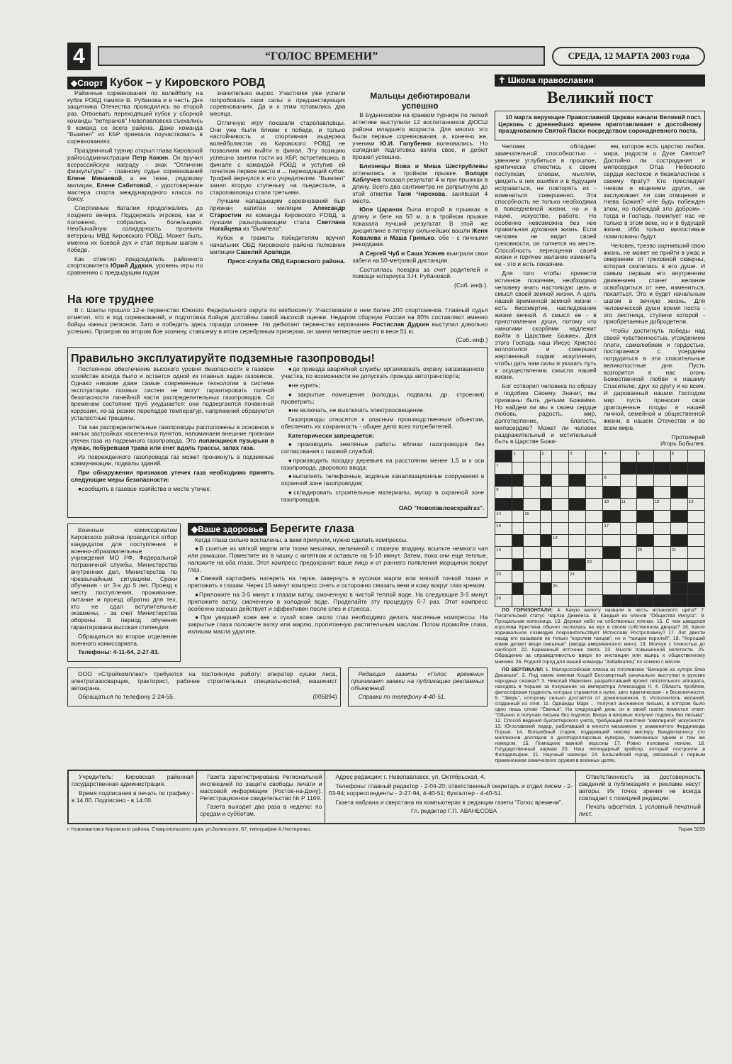4
“ГОЛОС ВРЕМЕНИ”
СРЕДА, 12 МАРТА 2003 года
◆Спорт Кубок – у Кировского РОВД
Районные соревнования по волейболу на кубок РОВД памяти В. Рубанова и в честь Дня защитника Отечества проводились во второй раз. Отвоевать переходящий кубок у сборной команды "ветеранов" Новопавловска съехались 9 команд со всего района. Даже команда "Вымпел" из КБР приехала поучаствовать в соревнованиях.
Праздничный турнир открыл глава Кировской райгосадминистрации Петр Кожин. Он вручил всероссийскую награду - знак "Отличник физкультуры" - главному судье соревнований Елене Минаевой, а ее тезке, рядовому милиции, Елене Сабитовой, - удостоверение мастера спорта международного класса по боксу.
Спортивные баталии продолжались до позднего вечера. Поддержать игроков, как и положено, собрались болельщики. Необычайную солидарность проявили ветераны МВД Кировского РОВД. Может быть, именно их боевой дух и стал первым шагом к победе.
Как отметил председатель районного спорткомитета Юрий Дудкин, уровень игры по сравнению с предыдущим годом
значительно вырос. Участники уже успели попробовать свои силы в предшествующих соревнованиях. Да и к этим готовились два месяца.
Отличную игру показали старопавловцы. Они уже были близки к победе, и только настойчивость и спортивная выдержка волейболистов из Кировского РОВД не позволили им выйти в финал. Эту позицию успешно заняли гости из КБР, встретившись в финале с командой РОВД и уступив ей почетное первое место и ... переходящий кубок. Трофей вернулся к его учредителям. "Вымпел" занял вторую ступеньку на пьедестале, а старопавловцы стали третьими.
Лучшим нападающим соревнований был признан капитан милиции Александр Старостин из команды Кировского РОВД, а лучшим разыгрывающим стала Светлана Ногайцева из "Вымпела".
Кубок и грамоты победителям вручил начальник ОВД Кировского района полковник милиции Савелий Арапиди.
Пресс-служба ОВД Кировского района.
Мальцы дебютировали успешно
В Буденновске на краевом турнире по легкой атлетике выступили 12 воспитанников ДЮСШ района младшего возраста. Для многих это были первые соревнования, и, конечно же, ученики Ю.И. Голубенко волновались. Но солидная подготовка взяла свое, и дебют прошел успешно.
Близнецы Вова и Миша Шеструблевы отличились в тройном прыжке. Володя Каблучев показал результат 4 м при прыжках в длину. Всего два сантиметра не допрыгнула до этой отметки Таня Чирскова, занявшая 4 место.
Юля Царанок была второй в прыжках в длину и беге на 50 м, а в тройном прыжке показала лучший результат. В этой же дисциплине в пятерку сильнейших вошли Женя Ковалева и Маша Гринько, обе - с личными рекордами.
А Сергей Чуб и Саша Усачев выиграли свои забеги на 50-метровой дистанции.
Состоялась поездка за счет родителей и помощи нотариуса З.Н. Рубановой.
(Соб. инф.).
На юге труднее
В г. Шахты прошло 12-е первенство Южного Федерального округа по кикбоксингу. Участвовали в нем более 200 спортсменов. Главный судья отметил, что и ход соревнований, и подготовка бойцов достойны самой высокой оценки. Недаром сборную России на 80% составляют именно бойцы южных регионов. Зато и победить здесь гораздо сложнее. Но дебютант первенства кировчанин Ростислав Дудкин выступил довольно успешно. Проиграв во втором бое хозяину, ставшему в итоге серебряным призером, он занял четвертое место в весе 51 кг.
(Соб. инф.)
Правильно эксплуатируйте подземные газопроводы!
Постоянное обеспечение высокого уровня безопасности в газовом хозяйстве всегда было и остается одной из главных задач газовиков. Однако никакие даже самые современные технологии в системе эксплуатации газовых систем не могут гарантировать полной безопасности линейной части распределительных газопроводов. Со временем состояние труб ухудшается: они подвергаются почвенной коррозии, из-за резких перепадов температур, напряжений образуются усталостные трещины.
Так как распределительные газопроводы расположены в основном в жилых застройках населенных пунктов, напоминаем внешние признаки утечек газа из подземного газопровода. Это лопающиеся пузырьки в лужах, побуревшая трава или снег вдоль трассы, запах газа.
Из поврежденного газопровода газ может проникнуть в подземные коммуникации, подвалы зданий.
При обнаружении признаков утечек газа необходимо принять следующие меры безопасности:
●сообщить в газовое хозяйство о месте утечек;
●до приезда аварийной службы организовать охрану загазованного участка, по возможности не допускать проезда автотранспорта;
●не курить;
●закрытые помещения (колодцы, подвалы, др. строения) проветрить;
●не включать, не выключать электроосвещение.
Газопроводы относятся к опасным производственным объектам, обеспечить их сохранность - общее дело всех потребителей.
Категорически запрещается:
●производить земляные работы вблизи газопроводов без согласования с газовой службой;
●производить посадку деревьев на расстоянии менее 1,5 м к оси газопровода, дворового ввода;
●выполнять телефонные, водяные канализационные сооружения в охранной зоне газопроводов;
●складировать строительные материалы, мусор в охранной зоне газопроводов.
ОАО "Новопавловскрайгаз".
Военным комиссариатом Кировского района проводится отбор кандидатов для поступления в военно-образовательные учреждения МО РФ, Федеральной пограничной службы, Министерства внутренних дел, Министерства по чрезвычайным ситуациям. Сроки обучения - от 3-х до 5 лет. Проезд к месту поступления, проживание, питание и проезд обратно для тех, кто не сдал вступительные экзамены, - за счет Министерства обороны. В период обучения гарантирована высокая стипендия.
Обращаться во второе отделение военного комиссариата.
Телефоны: 4-11-64, 2-27-83.
◆Ваше здоровье Берегите глаза
Когда глаза сильно воспалены, а веки припухли, нужно сделать компрессы.
●В сшитые из мягкой марли или ткани мешочки, величиной с глазную впадину, всыпьте немного чая или ромашки. Поместите их в чашку с кипятком и оставьте на 5-10 минут. Затем, пока они еще теплые, наложите на оба глаза. Этот компресс предохранит ваше лицо и от раннего появления морщинок вокруг глаз.
●Свежий картофель натереть на терке, завернуть в кусочки марли или мягкой тонкой ткани и приложить к глазам. Через 15 минут компресс снять и осторожно смазать веки и кожу вокруг глаз кремом.
●Приложите на 3-5 минут к глазам ватку, смоченную в чистой теплой воде. На следующие 3-5 минут приложите ватку, смоченную в холодной воде. Проделайте эту процедуру 6-7 раз. Этот компресс особенно хорошо действует и эффективен после слез и стресса.
●При увядшей коже век и сухой коже около глаз необходимо делать масляные компрессы. На закрытые глаза положите ватку или марлю, пропитанную растительным маслом. Потом промойте глаза, излишки масла удалите.
ООО «Стройкомплект» требуются на постоянную работу: оператор сушки леса, электрогазосварщик, тракторист, рабочие строительных специальностей, машинист автокрана.
Обращаться по телефону 2-24-55. (005894)
Редакция газеты «Голос времени» принимает заявки на публикацию рекламных объявлений.
Справки по телефону 4-40-51.
✝ Школа православия
Великий пост
10 марта верующие Православной Церкви начали Великий пост. Церковь с древнейших времен приготавливает к достойному празднованию Святой Пасхи посредством сорокадневного поста.
Человек обладает замечательной способностью - умением углубиться в прошлое, критически отнестись к своим поступкам, словам, мыслям, увидеть в них ошибки и в будущем исправиться, не повторять их - измениться совершенно. Эта способность не только необходима в повседневной жизни, но и в науке, искусстве, работе. Но особенно невозможна без нее правильная духовная жизнь. Если человек не видит своей греховности, он топчется на месте. Способность переоценки своей жизни и горячее желание изменить ее - это и есть покаяние.
Для того чтобы принести истинное покаяние, необходимо человеку знать настоящую цель и смысл своей земной жизни. А цель нашей временной земной жизни - есть бессмертие, наследование жизни вечной. А смысл ее - в приготовлении души, потому что «многими скорбями надлежит войти в Царствие Божие». Для этого Господь наш Иисус Христос воплотился и совершил жертвенный подвиг искупления, чтобы дать нам силы и указать путь к осуществлению смысла нашей жизни.
Бог сотворил человека по образу и подобию Своему. Значит, мы призваны быть детьми Божиими. Но найдем ли мы в своем сердце любовь, радость, мир, долготерпение, благость, милосердие? Может ли человек раздражительный и мстительный быть в Царстве Божи-
ем, которое есть царство любви, мира, радости о Духе Святом? Достойно ли сострадания и милосердия Отца Небесного сердце жестокое и безжалостное к своему брату? Кто преследует гневом и мщением других, не заслуживает ли сам отмщения и гнева Божия? «Не будь побежден злом, но побеждай зло добром» - тогда и Господь помилует нас не только в этом веке, но и в будущей жизни. Ибо только милостивые помилованы будут.
Человек, трезво оценивший свою жизнь, не может не прийти в ужас и омерзение от греховной скверны, которая скопилась в его душе. И самым первым его внутренним движением станет желание освободиться от нее, измениться, покаяться. Это и будет начальным шагом в вечную жизнь. Для человеческой души время поста - это лестница, ступени которой - приобретаемые добродетели.
Чтобы достигнуть победы над своей чувственностью, угождением плоти, самолюбием и гордостью, постараемся с усердием потрудиться в эти спасительные великопостные дни. Пусть возгорится в нас огонь Божественной любви к нашему Спасителю, друг ко другу и ко всем. И дарованный нашим Господом мир пусть приносит свои драгоценные плоды в нашей личной, семейной и общественной жизни, в нашем Отечестве и во всем мире.
Протоиерей
Игорь Бобылев.
| | 1 | | 2 | | 3 | | 4 | | 5 | | 6 | |
| 7 | | | | | | | | | | | | |
| | | | | | | | 8 | | | | | |
| 9 | | | | | | | | | | | | |
| | | | | | | | 10 | 11 | | 12 | | 13 |
| 14 | | 15 | | | | | | | | | | |
| 16 | | | | | | | 17 | | | | | |
| | | | | 18 | | | | | | | | |
| 19 | | | | | | | | | 20 | | 21 | |
| | | | | | | 22 | | | | | | |
| 23 | | | | | 24 | | | | | | | |
| | | | | 25 | | | | | | | | |
| 26 | | | | | | | | | | | | |
ПО ГОРИЗОНТАЛИ: 4. Какую валюту назвали в честь испанского щита? 7. Писательский статус Чарлза Диккенса. 8. Каждый из членов "Общества Иисуса". 9. Прощальная колесница. 10. Держал небо на собственных плечах. 15. С чем шведская королева Христина обычно охотилась на мух в своем собственном дворце? 16. Какое зодиакальное созвездие покровительствует Мстиславу Ростроповичу? 17. Лет двести назад его называли не только "королем танцев", но и "танцем королей". 18. "Хороший комик делает вещи смешные" (звезда американского кино). 19. Молчун с точностью до наоборот. 22. Карманный источник света. 23. Мысли повышенной нелепости. 25. Обращение за справедливостью вверх по инстанции или вширь к общественному мнению. 26. Родной город для нашей команды "Забайкалец" по хоккею с мячом.
ПО ВЕРТИКАЛИ: 1. Малороссийская пляска из гоголевских "Вечеров на хуторе близ Диканьки". 2. Под каким именем Кощей Бессмертный изначально выступал в русских народных сказках? 3. Николай Иванович, разработавший проект летательного аппарата, находясь в тюрьме за покушение на императора Александра II. 4. Область проблем, философская трудность которых стремится к нулю, зато практическая - к бесконечности. 5. "Зверь", которому сильно достается от доминошников. 6. Исполнитель желаний, созданный из огня. 11. Однажды Марк ... получил анонимное письмо, в котором было одно лишь слово "Свинья". На следующий день он в своей газете поместил ответ: "Обычно я получаю письма без подписи. Вчера я впервые получил подпись без письма". 12. Способ ведения бухгалтерского учета, требующий поистине "ювелирной" искусности. 13. Югославский лидер, работавший в юности механиком у знаменитого Фердинанда Порше. 14. Волшебный старик, подаривший некому мистеру Вандентаппесу сто миллионов долларов в десятидолларовых купюрах, помеченных одним и тем же номером. 15. Помощник важной персоны 17. Ровно половина пенсне. 18. Государственный карман 20. Наш легендарный крейсер, который построили в Филадельфии. 21. Научный насморк. 24. Бельгийский город, связанный с первым применением химического оружия в военных целях.
Учредитель: Кировская районная государственная администрация.
Время подписания в печать по графику - в 14.00. Подписано - в 14.00.
Газета зарегистрирована Региональной инспекцией по защите свободы печати и массовой информации (Ростов-на-Дону). Регистрационное свидетельство № Р 1169.
Газета выходит два раза в неделю: по средам и субботам.
Адрес редакции: г. Новопавловск, ул. Октябрьская, 4.
Телефоны: главный редактор - 2-04-20; ответственный секретарь и отдел писем - 2-03-94; корреспонденты - 2-27-94, 4-40-51; бухгалтер - 4-40-51.
Газета набрана и сверстана на компьютерах в редакции газеты "Голос времени".
Гл. редактор Г.П. АВАНЕСОВА
Ответственность за достоверность сведений в публикациях и рекламе несут авторы. Их точка зрения не всегда совпадает с позицией редакции.
Печать офсетная, 1 условный печатный лист.
г. Новопавловск Кировского района, Ставропольского края, ул.Белинского, 67, типография А.Нестеренко. Тираж 5059